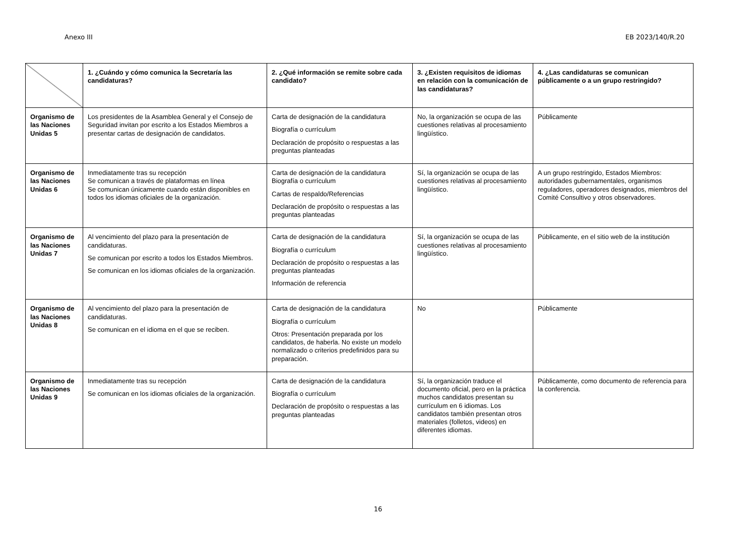Anexo III EB 2023/140/R.20
| | 1. ¿Cuándo y cómo comunica la Secretaría las candidaturas? | 2. ¿Qué información se remite sobre cada candidato? | 3. ¿Existen requisitos de idiomas en relación con la comunicación de las candidaturas? | 4. ¿Las candidaturas se comunican públicamente o a un grupo restringido? |
| --- | --- | --- | --- | --- |
| Organismo de las Naciones Unidas 5 | Los presidentes de la Asamblea General y el Consejo de Seguridad invitan por escrito a los Estados Miembros a presentar cartas de designación de candidatos. | Carta de designación de la candidatura Biografía o currículum Declaración de propósito o respuestas a las preguntas planteadas | No, la organización se ocupa de las cuestiones relativas al procesamiento lingüístico. | Públicamente |
| Organismo de las Naciones Unidas 6 | Inmediatamente tras su recepción Se comunican a través de plataformas en línea Se comunican únicamente cuando están disponibles en todos los idiomas oficiales de la organización. | Carta de designación de la candidatura Biografía o currículum Cartas de respaldo/Referencias Declaración de propósito o respuestas a las preguntas planteadas | Sí, la organización se ocupa de las cuestiones relativas al procesamiento lingüístico. | A un grupo restringido, Estados Miembros: autoridades gubernamentales, organismos reguladores, operadores designados, miembros del Comité Consultivo y otros observadores. |
| Organismo de las Naciones Unidas 7 | Al vencimiento del plazo para la presentación de candidaturas. Se comunican por escrito a todos los Estados Miembros. Se comunican en los idiomas oficiales de la organización. | Carta de designación de la candidatura Biografía o currículum Declaración de propósito o respuestas a las preguntas planteadas Información de referencia | Sí, la organización se ocupa de las cuestiones relativas al procesamiento lingüístico. | Públicamente, en el sitio web de la institución |
| Organismo de las Naciones Unidas 8 | Al vencimiento del plazo para la presentación de candidaturas. Se comunican en el idioma en el que se reciben. | Carta de designación de la candidatura Biografía o currículum Otros: Presentación preparada por los candidatos, de haberla. No existe un modelo normalizado o criterios predefinidos para su preparación. | No | Públicamente |
| Organismo de las Naciones Unidas 9 | Inmediatamente tras su recepción Se comunican en los idiomas oficiales de la organización. | Carta de designación de la candidatura Biografía o currículum Declaración de propósito o respuestas a las preguntas planteadas | Sí, la organización traduce el documento oficial, pero en la práctica muchos candidatos presentan su currículum en 6 idiomas. Los candidatos también presentan otros materiales (folletos, videos) en diferentes idiomas. | Públicamente, como documento de referencia para la conferencia. |
16